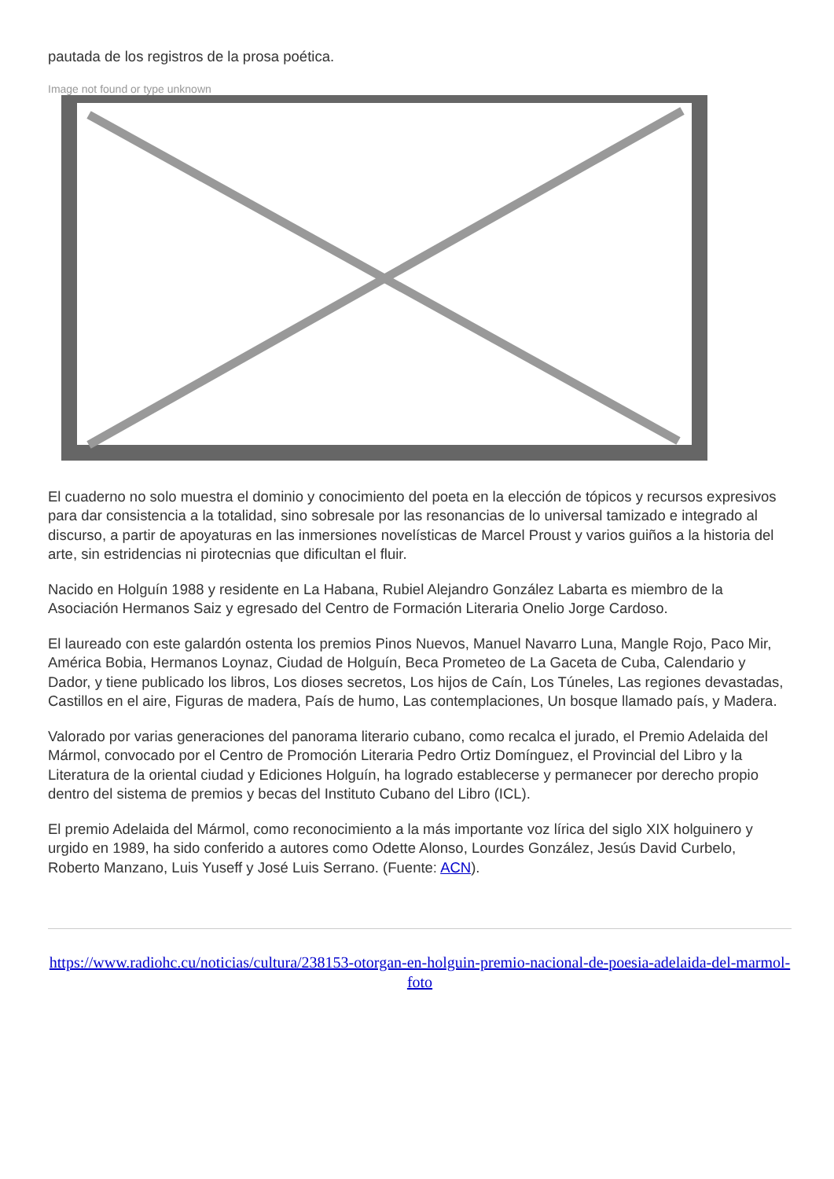pautada de los registros de la prosa poética.
Image not found or type unknown
El cuaderno no solo muestra el dominio y conocimiento del poeta en la elección de tópicos y recursos expresivos para dar consistencia a la totalidad, sino sobresale por las resonancias de lo universal tamizado e integrado al discurso, a partir de apoyaturas en las inmersiones novelísticas de Marcel Proust y varios guiños a la historia del arte, sin estridencias ni pirotecnias que dificultan el fluir.
Nacido en Holguín 1988 y residente en La Habana, Rubiel Alejandro González Labarta es miembro de la Asociación Hermanos Saiz y egresado del Centro de Formación Literaria Onelio Jorge Cardoso.
El laureado con este galardón ostenta los premios Pinos Nuevos, Manuel Navarro Luna, Mangle Rojo, Paco Mir, América Bobia, Hermanos Loynaz, Ciudad de Holguín, Beca Prometeo de La Gaceta de Cuba, Calendario y Dador, y tiene publicado los libros, Los dioses secretos, Los hijos de Caín, Los Túneles, Las regiones devastadas, Castillos en el aire, Figuras de madera, País de humo, Las contemplaciones, Un bosque llamado país, y Madera.
Valorado por varias generaciones del panorama literario cubano, como recalca el jurado, el Premio Adelaida del Mármol, convocado por el Centro de Promoción Literaria Pedro Ortiz Domínguez, el Provincial del Libro y la Literatura de la oriental ciudad y Ediciones Holguín, ha logrado establecerse y permanecer por derecho propio dentro del sistema de premios y becas del Instituto Cubano del Libro (ICL).
El premio Adelaida del Mármol, como reconocimiento a la más importante voz lírica del siglo XIX holguinero y urgido en 1989, ha sido conferido a autores como Odette Alonso, Lourdes González, Jesús David Curbelo, Roberto Manzano, Luis Yuseff y José Luis Serrano. (Fuente: ACN).
https://www.radiohc.cu/noticias/cultura/238153-otorgan-en-holguin-premio-nacional-de-poesia-adelaida-del-marmol-foto